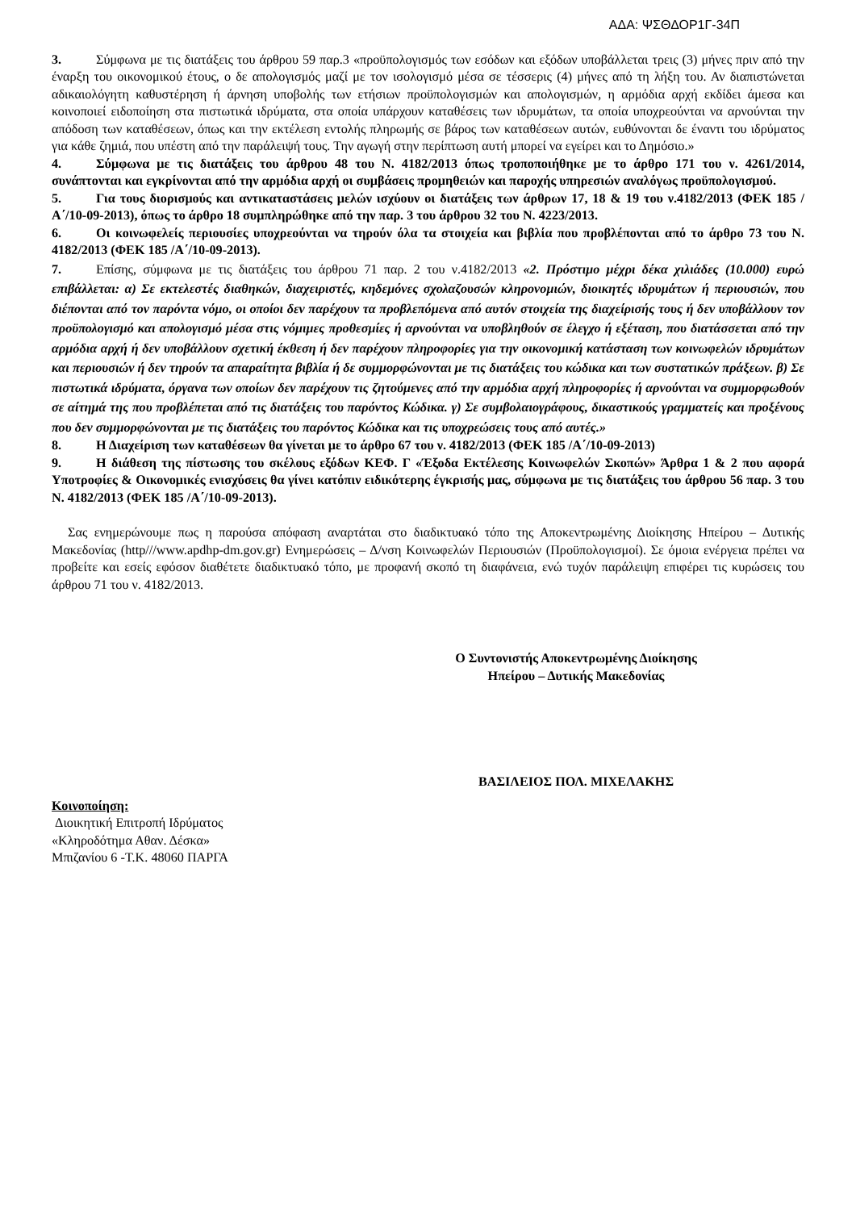ΑΔΑ: ΨΣΘΔΟΡ1Γ-34Π
3. Σύμφωνα με τις διατάξεις του άρθρου 59 παρ.3 «προϋπολογισμός των εσόδων και εξόδων υποβάλλεται τρεις (3) μήνες πριν από την έναρξη του οικονομικού έτους, ο δε απολογισμός μαζί με τον ισολογισμό μέσα σε τέσσερις (4) μήνες από τη λήξη του. Αν διαπιστώνεται αδικαιολόγητη καθυστέρηση ή άρνηση υποβολής των ετήσιων προϋπολογισμών και απολογισμών, η αρμόδια αρχή εκδίδει άμεσα και κοινοποιεί ειδοποίηση στα πιστωτικά ιδρύματα, στα οποία υπάρχουν καταθέσεις των ιδρυμάτων, τα οποία υποχρεούνται να αρνούνται την απόδοση των καταθέσεων, όπως και την εκτέλεση εντολής πληρωμής σε βάρος των καταθέσεων αυτών, ευθύνονται δε έναντι του ιδρύματος για κάθε ζημιά, που υπέστη από την παράλειψή τους. Την αγωγή στην περίπτωση αυτή μπορεί να εγείρει και το Δημόσιο.»
4. Σύμφωνα με τις διατάξεις του άρθρου 48 του Ν. 4182/2013 όπως τροποποιήθηκε με το άρθρο 171 του ν. 4261/2014, συνάπτονται και εγκρίνονται από την αρμόδια αρχή οι συμβάσεις προμηθειών και παροχής υπηρεσιών αναλόγως προϋπολογισμού.
5. Για τους διορισμούς και αντικαταστάσεις μελών ισχύουν οι διατάξεις των άρθρων 17, 18 & 19 του ν.4182/2013 (ΦΕΚ 185 /Α΄/10-09-2013), όπως το άρθρο 18 συμπληρώθηκε από την παρ. 3 του άρθρου 32 του Ν. 4223/2013.
6. Οι κοινωφελείς περιουσίες υποχρεούνται να τηρούν όλα τα στοιχεία και βιβλία που προβλέπονται από το άρθρο 73 του Ν. 4182/2013 (ΦΕΚ 185 /Α΄/10-09-2013).
7. Επίσης, σύμφωνα με τις διατάξεις του άρθρου 71 παρ. 2 του ν.4182/2013 «2. Πρόστιμο μέχρι δέκα χιλιάδες (10.000) ευρώ επιβάλλεται: α) Σε εκτελεστές διαθηκών, διαχειριστές, κηδεμόνες σχολαζουσών κληρονομιών, διοικητές ιδρυμάτων ή περιουσιών, που διέπονται από τον παρόντα νόμο, οι οποίοι δεν παρέχουν τα προβλεπόμενα από αυτόν στοιχεία της διαχείρισής τους ή δεν υποβάλλουν τον προϋπολογισμό και απολογισμό μέσα στις νόμιμες προθεσμίες ή αρνούνται να υποβληθούν σε έλεγχο ή εξέταση, που διατάσσεται από την αρμόδια αρχή ή δεν υποβάλλουν σχετική έκθεση ή δεν παρέχουν πληροφορίες για την οικονομική κατάσταση των κοινωφελών ιδρυμάτων και περιουσιών ή δεν τηρούν τα απαραίτητα βιβλία ή δε συμμορφώνονται με τις διατάξεις του κώδικα και των συστατικών πράξεων. β) Σε πιστωτικά ιδρύματα, όργανα των οποίων δεν παρέχουν τις ζητούμενες από την αρμόδια αρχή πληροφορίες ή αρνούνται να συμμορφωθούν σε αίτημά της που προβλέπεται από τις διατάξεις του παρόντος Κώδικα. γ) Σε συμβολαιογράφους, δικαστικούς γραμματείς και προξένους που δεν συμμορφώνονται με τις διατάξεις του παρόντος Κώδικα και τις υποχρεώσεις τους από αυτές.»
8. Η Διαχείριση των καταθέσεων θα γίνεται με το άρθρο 67 του ν. 4182/2013 (ΦΕΚ 185 /Α΄/10-09-2013)
9. Η διάθεση της πίστωσης του σκέλους εξόδων ΚΕΦ. Γ «Έξοδα Εκτέλεσης Κοινωφελών Σκοπών» Άρθρα 1 & 2 που αφορά Υποτροφίες & Οικονομικές ενισχύσεις θα γίνει κατόπιν ειδικότερης έγκρισής μας, σύμφωνα με τις διατάξεις του άρθρου 56 παρ. 3 του Ν. 4182/2013 (ΦΕΚ 185 /Α΄/10-09-2013).
Σας ενημερώνουμε πως η παρούσα απόφαση αναρτάται στο διαδικτυακό τόπο της Αποκεντρωμένης Διοίκησης Ηπείρου – Δυτικής Μακεδονίας (http///www.apdhp-dm.gov.gr) Ενημερώσεις – Δ/νση Κοινωφελών Περιουσιών (Προϋπολογισμοί). Σε όμοια ενέργεια πρέπει να προβείτε και εσείς εφόσον διαθέτετε διαδικτυακό τόπο, με προφανή σκοπό τη διαφάνεια, ενώ τυχόν παράλειψη επιφέρει τις κυρώσεις του άρθρου 71 του ν. 4182/2013.
Ο Συντονιστής Αποκεντρωμένης Διοίκησης
Ηπείρου – Δυτικής Μακεδονίας
ΒΑΣΙΛΕΙΟΣ ΠΟΛ. ΜΙΧΕΛΑΚΗΣ
Κοινοποίηση:
Διοικητική Επιτροπή Ιδρύματος
«Κληροδότημα Αθαν. Δέσκα»
Μπιζανίου 6 -Τ.Κ. 48060 ΠΑΡΓΑ